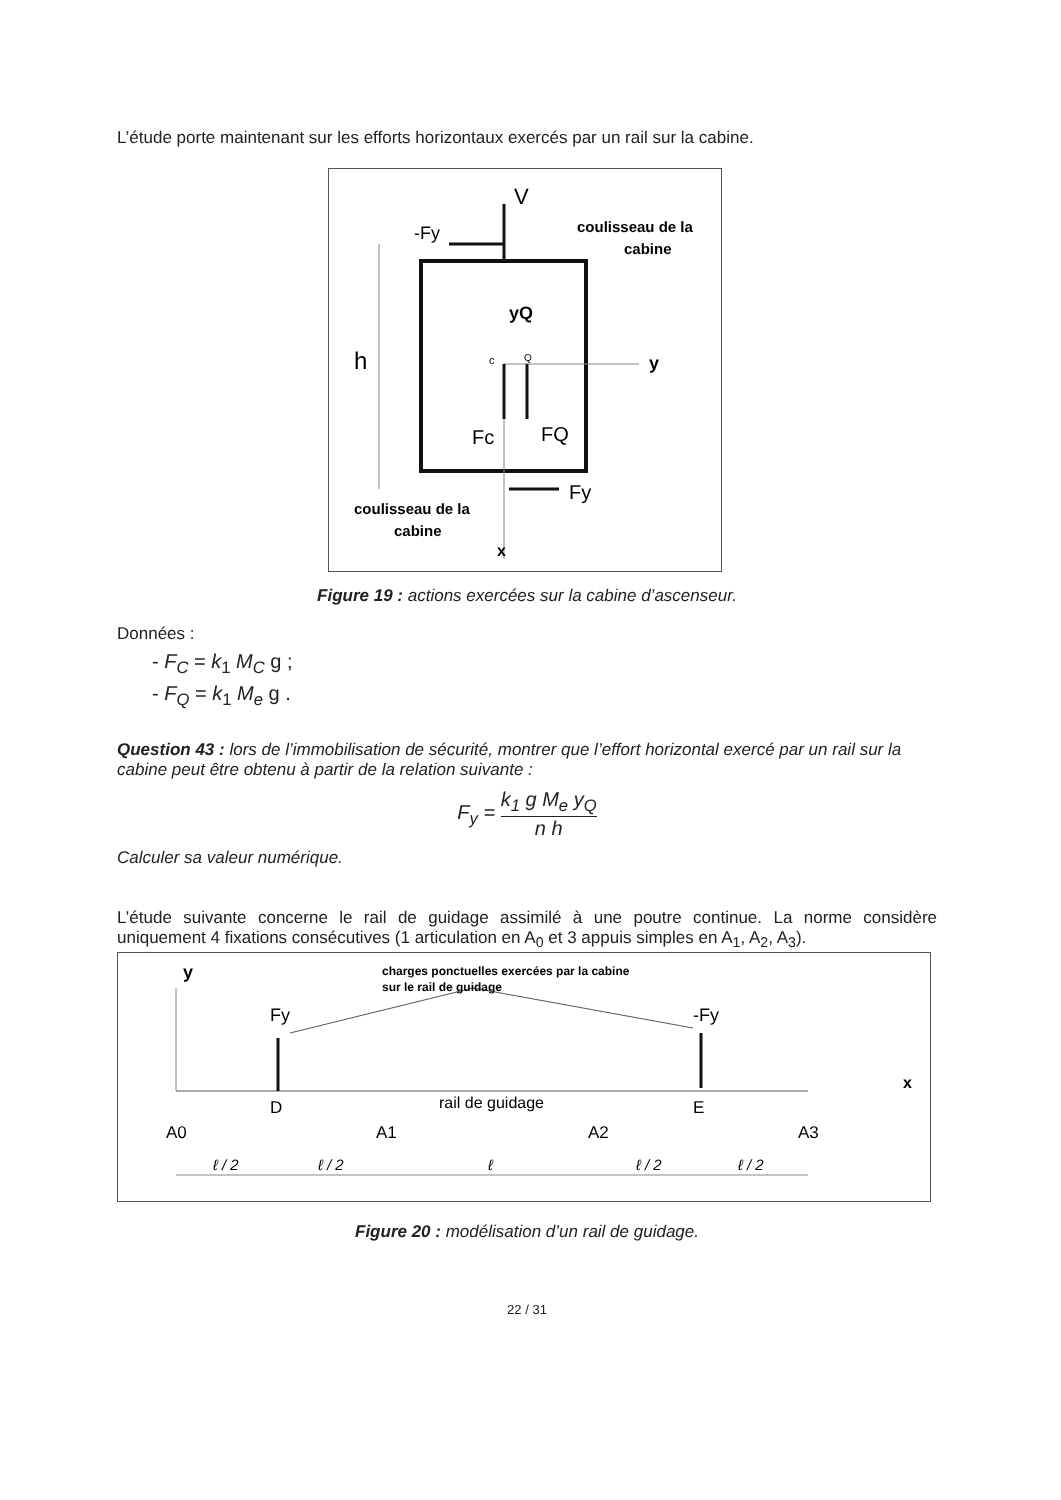L’étude porte maintenant sur les efforts horizontaux exercés par un rail sur la cabine.
V
-Fy
coulisseau de la
cabine
yQ
c
Q
y
h
Fc
FQ
Fy
coulisseau de la
cabine
x
Figure 19 : actions exercées sur la cabine d’ascenseur.
Données :
- F<sub>C</sub> = k<sub>1</sub> M<sub>C</sub> g ;
- F<sub>Q</sub> = k<sub>1</sub> M<sub>e</sub> g .
Question 43 : lors de l’immobilisation de sécurité, montrer que l’effort horizontal exercé par un rail sur la cabine peut être obtenu à partir de la relation suivante :
F<sub>y</sub> = k<sub>1</sub> g M<sub>e</sub> y<sub>Q</sub> n h
Calculer sa valeur numérique.
L’étude suivante concerne le rail de guidage assimilé à une poutre continue. La norme considère uniquement 4 fixations consécutives (1 articulation en A<sub>0</sub> et 3 appuis simples en A<sub>1</sub>, A<sub>2</sub>, A<sub>3</sub>).
y
charges ponctuelles exercées par la cabine
sur le rail de guidage
Fy
-Fy
x
rail de guidage
D
E
A0
A1
A2
A3
ℓ / 2
ℓ / 2
ℓ
ℓ / 2
ℓ / 2
Figure 20 : modélisation d’un rail de guidage.
22 / 31